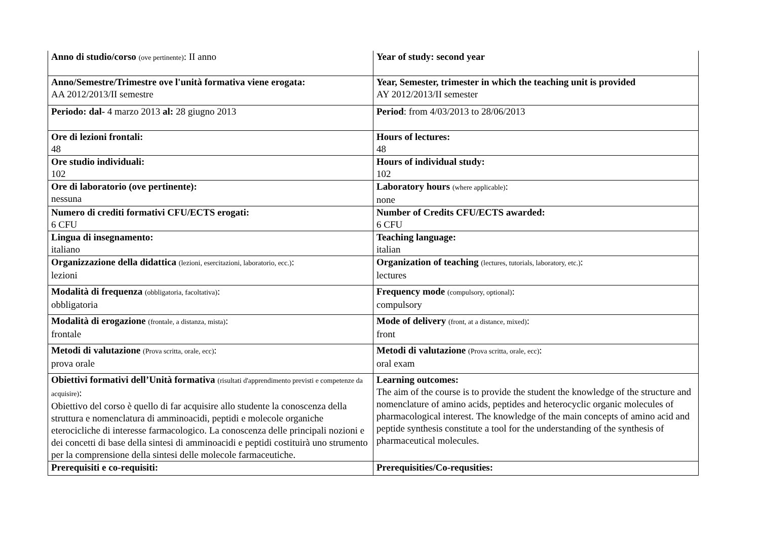| Anno di studio/corso (ove pertinente) : II anno | Year of study: second year |
| Anno/Semestre/Trimestre ove l'unità formativa viene erogata: AA 2012/2013/II semestre | Year, Semester, trimester in which the teaching unit is provided AY 2012/2013/II semester |
| Periodo: dal- 4 marzo 2013 al: 28 giugno 2013 | Period : from 4/03/2013 to 28/06/2013 |
| Ore di lezioni frontali: 48 | Hours of lectures: 48 |
| Ore studio individuali: 102 | Hours of individual study: 102 |
| Ore di laboratorio (ove pertinente): nessuna | Laboratory hours (where applicable) : none |
| Numero di crediti formativi CFU/ECTS erogati: 6 CFU | Number of Credits CFU/ECTS awarded: 6 CFU |
| Lingua di insegnamento: italiano | Teaching language: italian |
| Organizzazione della didattica (lezioni, esercitazioni, laboratorio, ecc.) : lezioni | Organization of teaching (lectures, tutorials, laboratory, etc.) : lectures |
| Modalità di frequenza (obbligatoria, facoltativa) : obbligatoria | Frequency mode (compulsory, optional) : compulsory |
| Modalità di erogazione (frontale, a distanza, mista) : frontale | Mode of delivery (front, at a distance, mixed) : front |
| Metodi di valutazione (Prova scritta, orale, ecc) : prova orale | Metodi di valutazione (Prova scritta, orale, ecc) : oral exam |
| Obiettivi formativi dell’Unità formativa (risultati d'apprendimento previsti e competenze da acquisire) : Obiettivo del corso è quello di far acquisire allo studente la conoscenza della struttura e nomenclatura di amminoacidi, peptidi e molecole organiche eterocicliche di interesse farmacologico. La conoscenza delle principali nozioni e dei concetti di base della sintesi di amminoacidi e peptidi costituirà uno strumento per la comprensione della sintesi delle molecole farmaceutiche. | Learning outcomes: The aim of the course is to provide the student the knowledge of the structure and nomenclature of amino acids, peptides and heterocyclic organic molecules of pharmacological interest. The knowledge of the main concepts of amino acid and peptide synthesis constitute a tool for the understanding of the synthesis of pharmaceutical molecules. |
| Prerequisiti e co-requisiti: | Prerequisities/Co-requsities: |